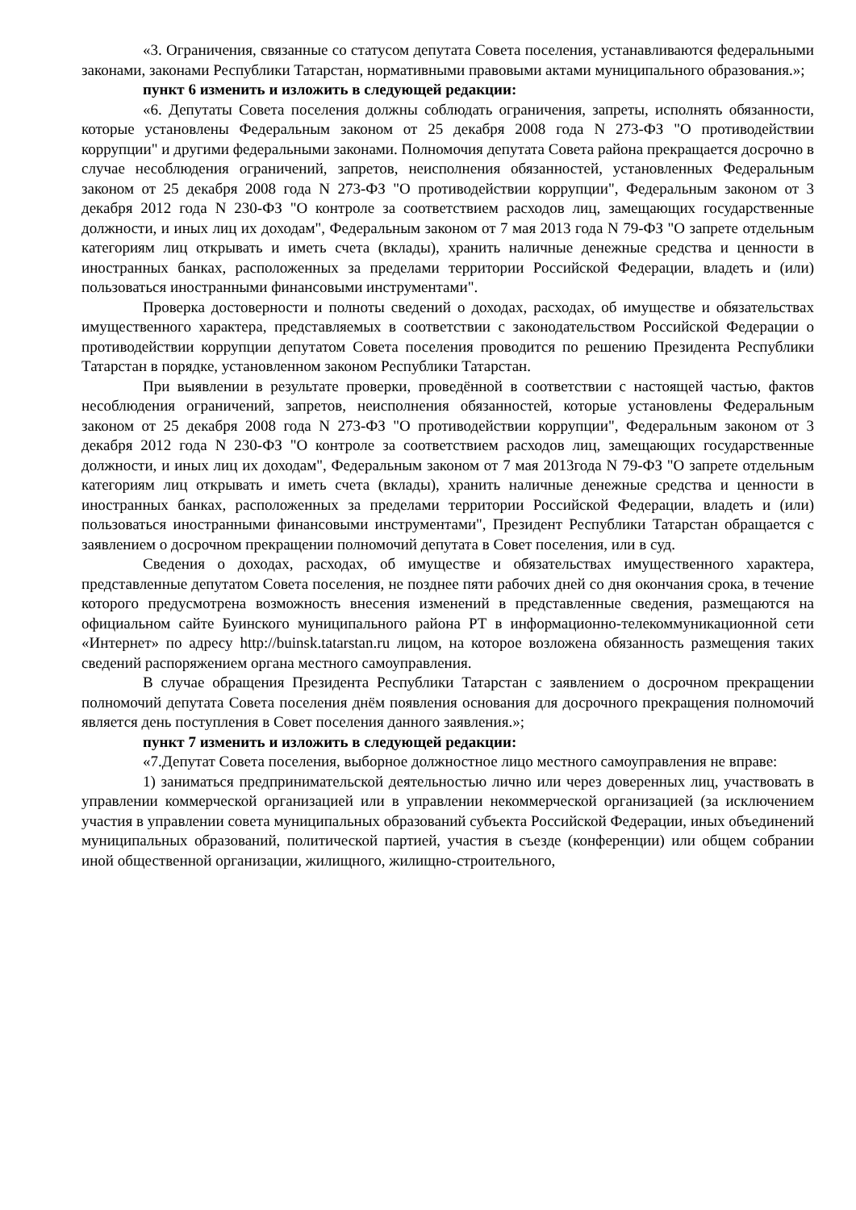«3. Ограничения, связанные со статусом депутата Совета поселения, устанавливаются федеральными законами, законами Республики Татарстан, нормативными правовыми актами муниципального образования.»;
пункт 6 изменить и изложить в следующей редакции:
«6. Депутаты Совета поселения должны соблюдать ограничения, запреты, исполнять обязанности, которые установлены Федеральным законом от 25 декабря 2008 года N 273-ФЗ "О противодействии коррупции" и другими федеральными законами. Полномочия депутата Совета района прекращается досрочно в случае несоблюдения ограничений, запретов, неисполнения обязанностей, установленных Федеральным законом от 25 декабря 2008 года N 273-ФЗ "О противодействии коррупции", Федеральным законом от 3 декабря 2012 года N 230-ФЗ "О контроле за соответствием расходов лиц, замещающих государственные должности, и иных лиц их доходам", Федеральным законом от 7 мая 2013 года N 79-ФЗ "О запрете отдельным категориям лиц открывать и иметь счета (вклады), хранить наличные денежные средства и ценности в иностранных банках, расположенных за пределами территории Российской Федерации, владеть и (или) пользоваться иностранными финансовыми инструментами".
Проверка достоверности и полноты сведений о доходах, расходах, об имуществе и обязательствах имущественного характера, представляемых в соответствии с законодательством Российской Федерации о противодействии коррупции депутатом Совета поселения проводится по решению Президента Республики Татарстан в порядке, установленном законом Республики Татарстан.
При выявлении в результате проверки, проведённой в соответствии с настоящей частью, фактов несоблюдения ограничений, запретов, неисполнения обязанностей, которые установлены Федеральным законом от 25 декабря 2008 года N 273-ФЗ "О противодействии коррупции", Федеральным законом от 3 декабря 2012 года N 230-ФЗ "О контроле за соответствием расходов лиц, замещающих государственные должности, и иных лиц их доходам", Федеральным законом от 7 мая 2013года N 79-ФЗ "О запрете отдельным категориям лиц открывать и иметь счета (вклады), хранить наличные денежные средства и ценности в иностранных банках, расположенных за пределами территории Российской Федерации, владеть и (или) пользоваться иностранными финансовыми инструментами", Президент Республики Татарстан обращается с заявлением о досрочном прекращении полномочий депутата в Совет поселения, или в суд.
Сведения о доходах, расходах, об имуществе и обязательствах имущественного характера, представленные депутатом Совета поселения, не позднее пяти рабочих дней со дня окончания срока, в течение которого предусмотрена возможность внесения изменений в представленные сведения, размещаются на официальном сайте Буинского муниципального района РТ в информационно-телекоммуникационной сети «Интернет» по адресу http://buinsk.tatarstan.ru лицом, на которое возложена обязанность размещения таких сведений распоряжением органа местного самоуправления.
В случае обращения Президента Республики Татарстан с заявлением о досрочном прекращении полномочий депутата Совета поселения днём появления основания для досрочного прекращения полномочий является день поступления в Совет поселения данного заявления.»;
пункт 7 изменить и изложить в следующей редакции:
«7.Депутат Совета поселения, выборное должностное лицо местного самоуправления не вправе:
1) заниматься предпринимательской деятельностью лично или через доверенных лиц, участвовать в управлении коммерческой организацией или в управлении некоммерческой организацией (за исключением участия в управлении совета муниципальных образований субъекта Российской Федерации, иных объединений муниципальных образований, политической партией, участия в съезде (конференции) или общем собрании иной общественной организации, жилищного, жилищно-строительного,